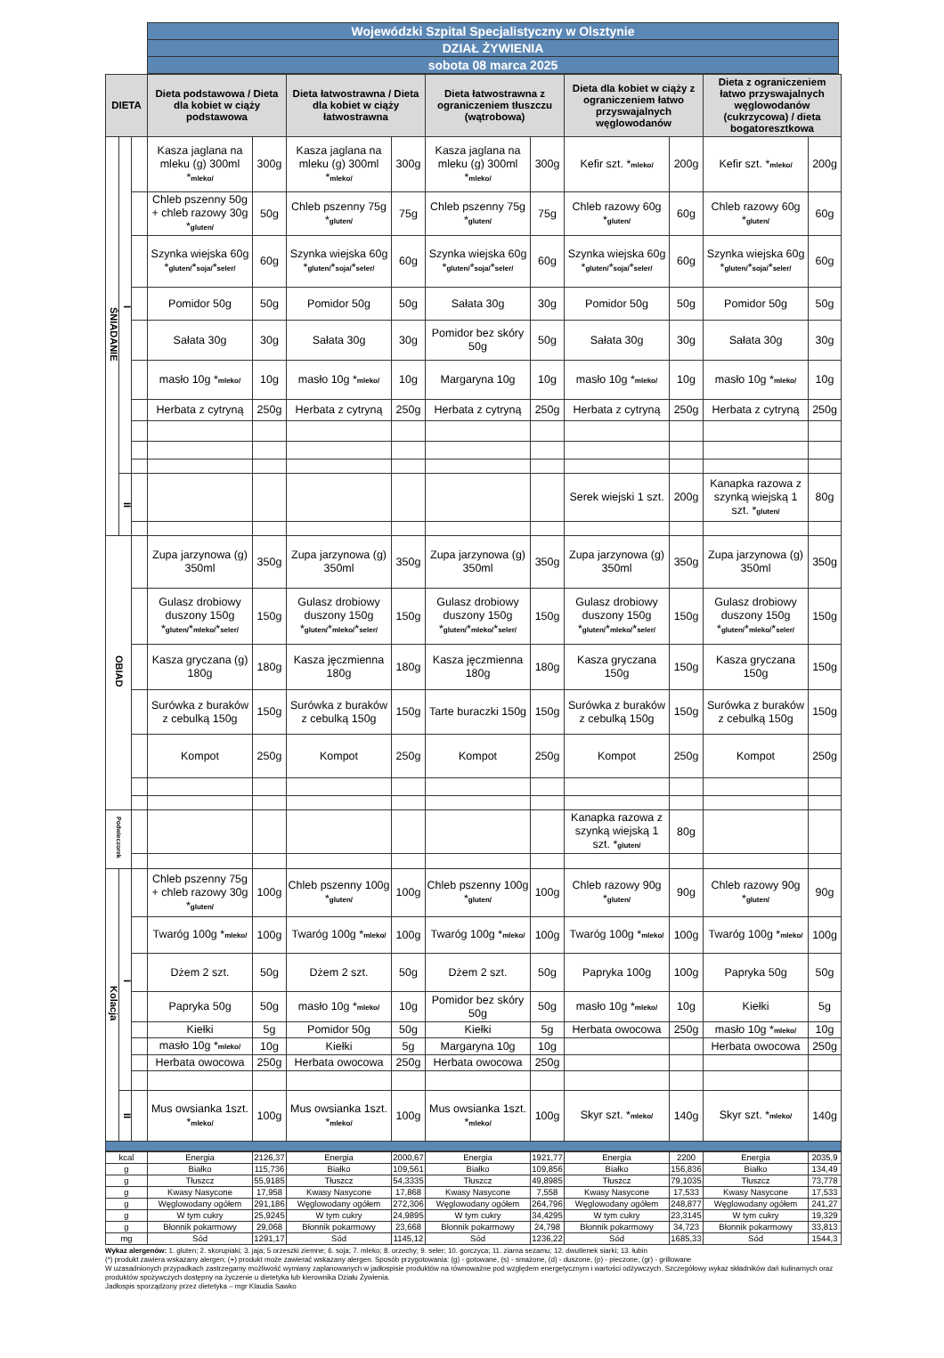| Wojewódzki Szpital Specjalistyczny w Olsztynie |
| DZIAŁ ŻYWIENIA |
| sobota 08 marca 2025 |
| DIETA | | | Dieta podstawowa / Dieta dla kobiet w ciąży podstawowa | | Dieta łatwostrawna / Dieta dla kobiet w ciąży łatwostrawna | | Dieta łatwostrawna z ograniczeniem tłuszczu (wątrobowa) | | Dieta dla kobiet w ciąży z ograniczeniem łatwo przyswajalnych węglowodanów | | Dieta z ograniczeniem łatwo przyswajalnych węglowodanów (cukrzycowa) / dieta bogatoresztkowa | |
| --- | --- | --- | --- | --- | --- | --- | --- | --- | --- | --- | --- | --- |
| ŚNIADANIE | I | | Kasza jaglana na mleku (g) 300ml * mleko/ | 300g | Kasza jaglana na mleku (g) 300ml * mleko/ | 300g | Kasza jaglana na mleku (g) 300ml * mleko/ | 300g | Kefir szt. * mleko/ | 200g | Kefir szt. * mleko/ | 200g |
| | | | Chleb pszenny 50g + chleb razowy 30g * gluten/ | 50g | Chleb pszenny 75g * gluten/ | 75g | Chleb pszenny 75g * gluten/ | 75g | Chleb razowy 60g * gluten/ | 60g | Chleb razowy 60g * gluten/ | 60g |
| | | | Szynka wiejska 60g * gluten/ * soja/ * seler/ | 60g | Szynka wiejska 60g * gluten/ * soja/ * seler/ | 60g | Szynka wiejska 60g * gluten/ * soja/ * seler/ | 60g | Szynka wiejska 60g * gluten/ * soja/ * seler/ | 60g | Szynka wiejska 60g * gluten/ * soja/ * seler/ | 60g |
| | | | Pomidor 50g | 50g | Pomidor 50g | 50g | Sałata 30g | 30g | Pomidor 50g | 50g | Pomidor 50g | 50g |
| | | | Sałata 30g | 30g | Sałata 30g | 30g | Pomidor bez skóry 50g | 50g | Sałata 30g | 30g | Sałata 30g | 30g |
| | | | masło 10g * mleko/ | 10g | masło 10g * mleko/ | 10g | Margaryna 10g | 10g | masło 10g * mleko/ | 10g | masło 10g * mleko/ | 10g |
| | | | Herbata z cytryną | 250g | Herbata z cytryną | 250g | Herbata z cytryną | 250g | Herbata z cytryną | 250g | Herbata z cytryną | 250g |
| | II | | | | | | | | Serek wiejski 1 szt. | 200g | Kanapka razowa z szynką wiejską 1 szt. * gluten/ | 80g |
| OBIAD | | | Zupa jarzynowa (g) 350ml | 350g | Zupa jarzynowa (g) 350ml | 350g | Zupa jarzynowa (g) 350ml | 350g | Zupa jarzynowa (g) 350ml | 350g | Zupa jarzynowa (g) 350ml | 350g |
| | | | Gulasz drobiowy duszony 150g * gluten/ * mleko/ * seler/ | 150g | Gulasz drobiowy duszony 150g * gluten/ * mleko/ * seler/ | 150g | Gulasz drobiowy duszony 150g * gluten/ * mleko/ * seler/ | 150g | Gulasz drobiowy duszony 150g * gluten/ * mleko/ * seler/ | 150g | Gulasz drobiowy duszony 150g * gluten/ * mleko/ * seler/ | 150g |
| | | | Kasza gryczana (g) 180g | 180g | Kasza jęczmienna 180g | 180g | Kasza jęczmienna 180g | 180g | Kasza gryczana 150g | 150g | Kasza gryczana 150g | 150g |
| | | | Surówka z buraków z cebulką 150g | 150g | Surówka z buraków z cebulką 150g | 150g | Tarte buraczki 150g | 150g | Surówka z buraków z cebulką 150g | 150g | Surówka z buraków z cebulką 150g | 150g |
| | | | Kompot | 250g | Kompot | 250g | Kompot | 250g | Kompot | 250g | Kompot | 250g |
| Podwieczorek | | | | | | | | | Kanapka razowa z szynką wiejską 1 szt. * gluten/ | 80g | | |
| Kolacja | I | | Chleb pszenny 75g + chleb razowy 30g * gluten/ | 100g | Chleb pszenny 100g * gluten/ | 100g | Chleb pszenny 100g * gluten/ | 100g | Chleb razowy 90g * gluten/ | 90g | Chleb razowy 90g * gluten/ | 90g |
| | | | Twaróg 100g * mleko/ | 100g | Twaróg 100g * mleko/ | 100g | Twaróg 100g * mleko/ | 100g | Twaróg 100g * mleko/ | 100g | Twaróg 100g * mleko/ | 100g |
| | | | Dżem 2 szt. | 50g | Dżem 2 szt. | 50g | Dżem 2 szt. | 50g | Papryka 100g | 100g | Papryka 50g | 50g |
| | | | Papryka 50g | 50g | masło 10g * mleko/ | 10g | Pomidor bez skóry 50g | 50g | masło 10g * mleko/ | 10g | Kiełki | 5g |
| | | | Kiełki | 5g | Pomidor 50g | 50g | Kiełki | 5g | Herbata owocowa | 250g | masło 10g * mleko/ | 10g |
| | | | masło 10g * mleko/ | 10g | Kiełki | 5g | Margaryna 10g | 10g | | | Herbata owocowa | 250g |
| | | | Herbata owocowa | 250g | Herbata owocowa | 250g | Herbata owocowa | 250g | | | | |
| | II | | Mus owsianka 1szt. * mleko/ | 100g | Mus owsianka 1szt. * mleko/ | 100g | Mus owsianka 1szt. * mleko/ | 100g | Skyr szt. * mleko/ | 140g | Skyr szt. * mleko/ | 140g |
| kcal | Energia | 2126,37 | Energia | 2000,67 | Energia | 1921,77 | Energia | 2200 | Energia | 2035,9 |
| g | Białko | 115,736 | Białko | 109,561 | Białko | 109,856 | Białko | 156,836 | Białko | 134,49 |
| g | Tłuszcz | 55,9185 | Tłuszcz | 54,3335 | Tłuszcz | 49,8985 | Tłuszcz | 79,1035 | Tłuszcz | 73,778 |
| g | Kwasy Nasycone | 17,958 | Kwasy Nasycone | 17,868 | Kwasy Nasycone | 7,558 | Kwasy Nasycone | 17,533 | Kwasy Nasycone | 17,533 |
| g | Węglowodany ogółem | 291,186 | Węglowodany ogółem | 272,306 | Węglowodany ogółem | 264,796 | Węglowodany ogółem | 248,877 | Węglowodany ogółem | 241,27 |
| g | W tym cukry | 25,9245 | W tym cukry | 24,9895 | W tym cukry | 34,4295 | W tym cukry | 23,3145 | W tym cukry | 19,329 |
| g | Błonnik pokarmowy | 29,068 | Błonnik pokarmowy | 23,668 | Błonnik pokarmowy | 24,798 | Błonnik pokarmowy | 34,723 | Błonnik pokarmowy | 33,813 |
| mg | Sód | 1291,17 | Sód | 1145,12 | Sód | 1236,22 | Sód | 1685,33 | Sód | 1544,3 |
Wykaz alergenów: 1. gluten; 2. skorupiaki; 3. jaja; 5 orzeszki ziemne; 6. soja; 7. mleko; 8. orzechy; 9. seler; 10. gorczyca; 11. ziarna sezamu; 12. dwutlenek siarki; 13. łubin
(*) produkt zawiera wskazany alergen; (+) produkt może zawierać wskazany alergen. Sposób przygotowania: (g) - gotowane, (s) - smażone, (d) - duszone, (p) - pieczone, (gr) - grillowane
W uzasadnionych przypadkach zastrzegamy możliwość wymiany zaplanowanych w jadłospisie produktów na równoważne pod względem energetycznym i wartości odżywczych. Szczegółowy wykaz składników dań kulinarnych oraz produktów spożywczych dostępny na życzenie u dietetyka lub kierownika Działu Żywienia.
Jadłospis sporządzony przez dietetyka – mgr Klaudia Sawko